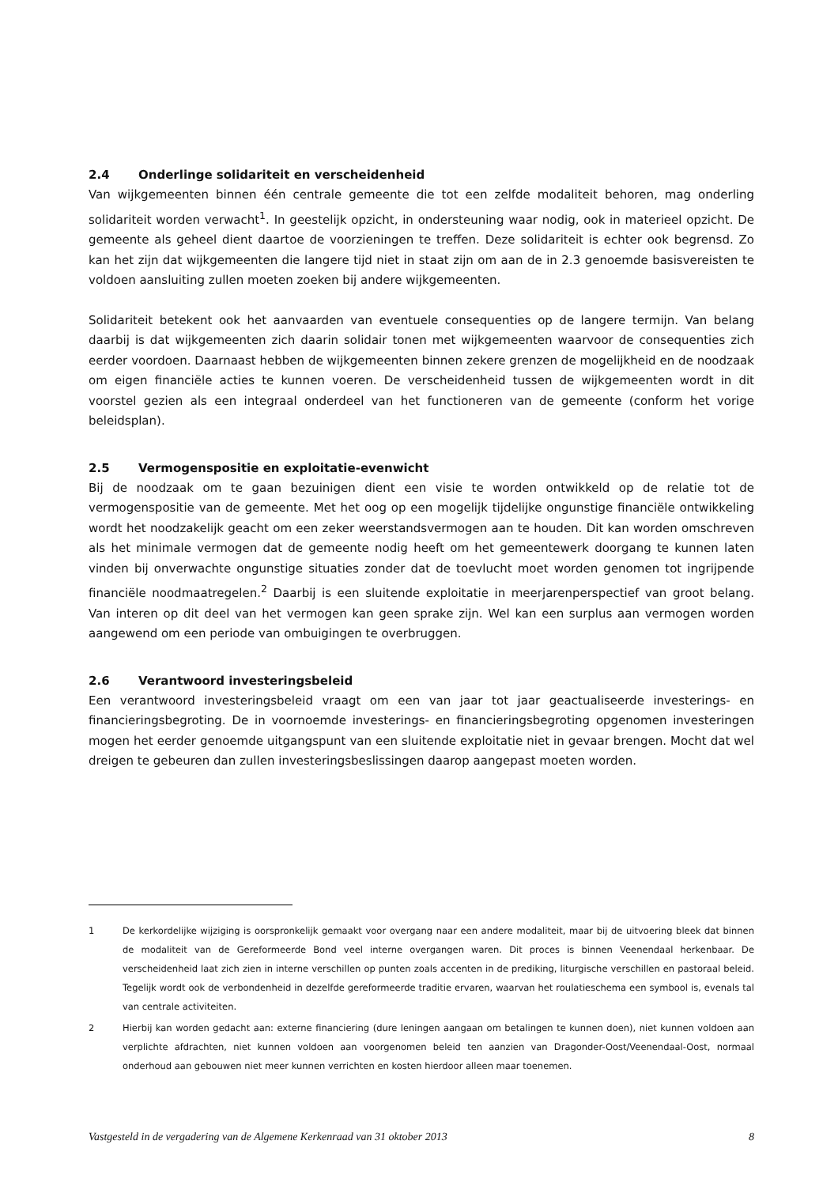2.4 Onderlinge solidariteit en verscheidenheid
Van wijkgemeenten binnen één centrale gemeente die tot een zelfde modaliteit behoren, mag onderling solidariteit worden verwacht<sup>1</sup>. In geestelijk opzicht, in ondersteuning waar nodig, ook in materieel opzicht. De gemeente als geheel dient daartoe de voorzieningen te treffen. Deze solidariteit is echter ook begrensd. Zo kan het zijn dat wijkgemeenten die langere tijd niet in staat zijn om aan de in 2.3 genoemde basisvereisten te voldoen aansluiting zullen moeten zoeken bij andere wijkgemeenten.
Solidariteit betekent ook het aanvaarden van eventuele consequenties op de langere termijn. Van belang daarbij is dat wijkgemeenten zich daarin solidair tonen met wijkgemeenten waarvoor de consequenties zich eerder voordoen. Daarnaast hebben de wijkgemeenten binnen zekere grenzen de mogelijkheid en de noodzaak om eigen financiële acties te kunnen voeren. De verscheidenheid tussen de wijkgemeenten wordt in dit voorstel gezien als een integraal onderdeel van het functioneren van de gemeente (conform het vorige beleidsplan).
2.5 Vermogenspositie en exploitatie-evenwicht
Bij de noodzaak om te gaan bezuinigen dient een visie te worden ontwikkeld op de relatie tot de vermogenspositie van de gemeente. Met het oog op een mogelijk tijdelijke ongunstige financiële ontwikkeling wordt het noodzakelijk geacht om een zeker weerstandsvermogen aan te houden. Dit kan worden omschreven als het minimale vermogen dat de gemeente nodig heeft om het gemeentewerk doorgang te kunnen laten vinden bij onverwachte ongunstige situaties zonder dat de toevlucht moet worden genomen tot ingrijpende financiële noodmaatregelen.<sup>2</sup> Daarbij is een sluitende exploitatie in meerjarenperspectief van groot belang. Van interen op dit deel van het vermogen kan geen sprake zijn. Wel kan een surplus aan vermogen worden aangewend om een periode van ombuigingen te overbruggen.
2.6 Verantwoord investeringsbeleid
Een verantwoord investeringsbeleid vraagt om een van jaar tot jaar geactualiseerde investerings- en financieringsbegroting. De in voornoemde investerings- en financieringsbegroting opgenomen investeringen mogen het eerder genoemde uitgangspunt van een sluitende exploitatie niet in gevaar brengen. Mocht dat wel dreigen te gebeuren dan zullen investeringsbeslissingen daarop aangepast moeten worden.
1 De kerkordelijke wijziging is oorspronkelijk gemaakt voor overgang naar een andere modaliteit, maar bij de uitvoering bleek dat binnen de modaliteit van de Gereformeerde Bond veel interne overgangen waren. Dit proces is binnen Veenendaal herkenbaar. De verscheidenheid laat zich zien in interne verschillen op punten zoals accenten in de prediking, liturgische verschillen en pastoraal beleid. Tegelijk wordt ook de verbondenheid in dezelfde gereformeerde traditie ervaren, waarvan het roulatieschema een symbool is, evenals tal van centrale activiteiten.
2 Hierbij kan worden gedacht aan: externe financiering (dure leningen aangaan om betalingen te kunnen doen), niet kunnen voldoen aan verplichte afdrachten, niet kunnen voldoen aan voorgenomen beleid ten aanzien van Dragonder-Oost/Veenendaal-Oost, normaal onderhoud aan gebouwen niet meer kunnen verrichten en kosten hierdoor alleen maar toenemen.
Vastgesteld in de vergadering van de Algemene Kerkenraad van 31 oktober 2013 8